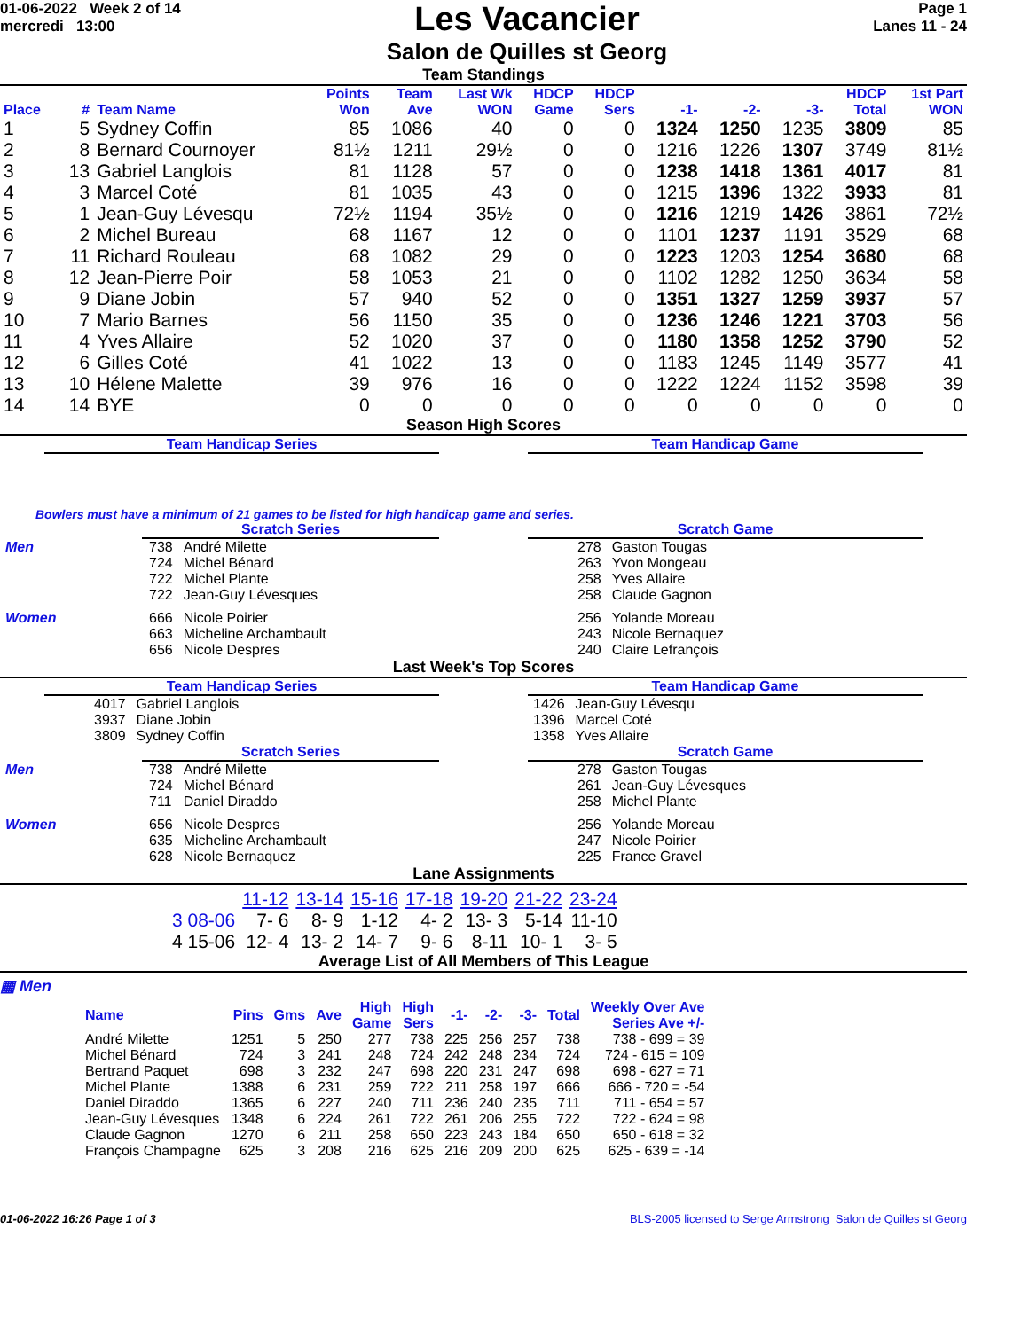01-06-2022 Week 2 of 14
mercredi 13:00
Les Vacancier
Salon de Quilles st Georg
Page 1
Lanes 11 - 24
Team Standings
| Place | # | Team Name | Points Won | Team Ave | Last Wk WON | HDCP Game | HDCP Sers | -1- | -2- | -3- | HDCP Total | 1st Part WON |
| --- | --- | --- | --- | --- | --- | --- | --- | --- | --- | --- | --- | --- |
| 1 | 5 | Sydney Coffin | 85 | 1086 | 40 | 0 | 0 | 1324 | 1250 | 1235 | 3809 | 85 |
| 2 | 8 | Bernard Cournoyer | 81½ | 1211 | 29½ | 0 | 0 | 1216 | 1226 | 1307 | 3749 | 81½ |
| 3 | 13 | Gabriel Langlois | 81 | 1128 | 57 | 0 | 0 | 1238 | 1418 | 1361 | 4017 | 81 |
| 4 | 3 | Marcel Coté | 81 | 1035 | 43 | 0 | 0 | 1215 | 1396 | 1322 | 3933 | 81 |
| 5 | 1 | Jean-Guy Lévesqu | 72½ | 1194 | 35½ | 0 | 0 | 1216 | 1219 | 1426 | 3861 | 72½ |
| 6 | 2 | Michel Bureau | 68 | 1167 | 12 | 0 | 0 | 1101 | 1237 | 1191 | 3529 | 68 |
| 7 | 11 | Richard Rouleau | 68 | 1082 | 29 | 0 | 0 | 1223 | 1203 | 1254 | 3680 | 68 |
| 8 | 12 | Jean-Pierre Poir | 58 | 1053 | 21 | 0 | 0 | 1102 | 1282 | 1250 | 3634 | 58 |
| 9 | 9 | Diane Jobin | 57 | 940 | 52 | 0 | 0 | 1351 | 1327 | 1259 | 3937 | 57 |
| 10 | 7 | Mario Barnes | 56 | 1150 | 35 | 0 | 0 | 1236 | 1246 | 1221 | 3703 | 56 |
| 11 | 4 | Yves Allaire | 52 | 1020 | 37 | 0 | 0 | 1180 | 1358 | 1252 | 3790 | 52 |
| 12 | 6 | Gilles Coté | 41 | 1022 | 13 | 0 | 0 | 1183 | 1245 | 1149 | 3577 | 41 |
| 13 | 10 | Hélene Malette | 39 | 976 | 16 | 0 | 0 | 1222 | 1224 | 1152 | 3598 | 39 |
| 14 | 14 | BYE | 0 | 0 | 0 | 0 | 0 | 0 | 0 | 0 | 0 | 0 |
Season High Scores
Team Handicap Series Team Handicap Game
Bowlers must have a minimum of 21 games to be listed for high handicap game and series.
Scratch Series
| Men | 738 | André Milette |
| | 724 | Michel Bénard |
| | 722 | Michel Plante |
| | 722 | Jean-Guy Lévesques |
| Women | 666 | Nicole Poirier |
| | 663 | Micheline Archambault |
| | 656 | Nicole Despres |
Scratch Game
| 278 | Gaston Tougas |
| 263 | Yvon Mongeau |
| 258 | Yves Allaire |
| 258 | Claude Gagnon |
| 256 | Yolande Moreau |
| 243 | Nicole Bernaquez |
| 240 | Claire Lefrançois |
Last Week's Top Scores
Team Handicap Series
| 4017 | Gabriel Langlois |
| 3937 | Diane Jobin |
| 3809 | Sydney Coffin |
Team Handicap Game
| 1426 | Jean-Guy Lévesqu |
| 1396 | Marcel Coté |
| 1358 | Yves Allaire |
Scratch Series
| Men | 738 | André Milette |
| | 724 | Michel Bénard |
| | 711 | Daniel Diraddo |
| Women | 656 | Nicole Despres |
| | 635 | Micheline Archambault |
| | 628 | Nicole Bernaquez |
Scratch Game
| 278 | Gaston Tougas |
| 261 | Jean-Guy Lévesques |
| 258 | Michel Plante |
| 256 | Yolande Moreau |
| 247 | Nicole Poirier |
| 225 | France Gravel |
Lane Assignments
| | 11-12 | 13-14 | 15-16 | 17-18 | 19-20 | 21-22 | 23-24 |
| 3 08-06 | 7- 6 | 8- 9 | 1-12 | 4- 2 | 13- 3 | 5-14 | 11-10 |
| 4 15-06 | 12- 4 | 13- 2 | 14- 7 | 9- 6 | 8-11 | 10- 1 | 3- 5 |
Average List of All Members of This League
▦ Men
| Name | Pins | Gms | Ave | High Game | High Sers | -1- | -2- | -3- | Total | Weekly Over Ave Series Ave +/- |
| --- | --- | --- | --- | --- | --- | --- | --- | --- | --- | --- |
| André Milette | 1251 | 5 | 250 | 277 | 738 | 225 | 256 | 257 | 738 | 738 - 699 = 39 |
| Michel Bénard | 724 | 3 | 241 | 248 | 724 | 242 | 248 | 234 | 724 | 724 - 615 = 109 |
| Bertrand Paquet | 698 | 3 | 232 | 247 | 698 | 220 | 231 | 247 | 698 | 698 - 627 = 71 |
| Michel Plante | 1388 | 6 | 231 | 259 | 722 | 211 | 258 | 197 | 666 | 666 - 720 = -54 |
| Daniel Diraddo | 1365 | 6 | 227 | 240 | 711 | 236 | 240 | 235 | 711 | 711 - 654 = 57 |
| Jean-Guy Lévesques | 1348 | 6 | 224 | 261 | 722 | 261 | 206 | 255 | 722 | 722 - 624 = 98 |
| Claude Gagnon | 1270 | 6 | 211 | 258 | 650 | 223 | 243 | 184 | 650 | 650 - 618 = 32 |
| François Champagne | 625 | 3 | 208 | 216 | 625 | 216 | 209 | 200 | 625 | 625 - 639 = -14 |
01-06-2022 16:26 Page 1 of 3 BLS-2005 licensed to Serge Armstrong Salon de Quilles st Georg